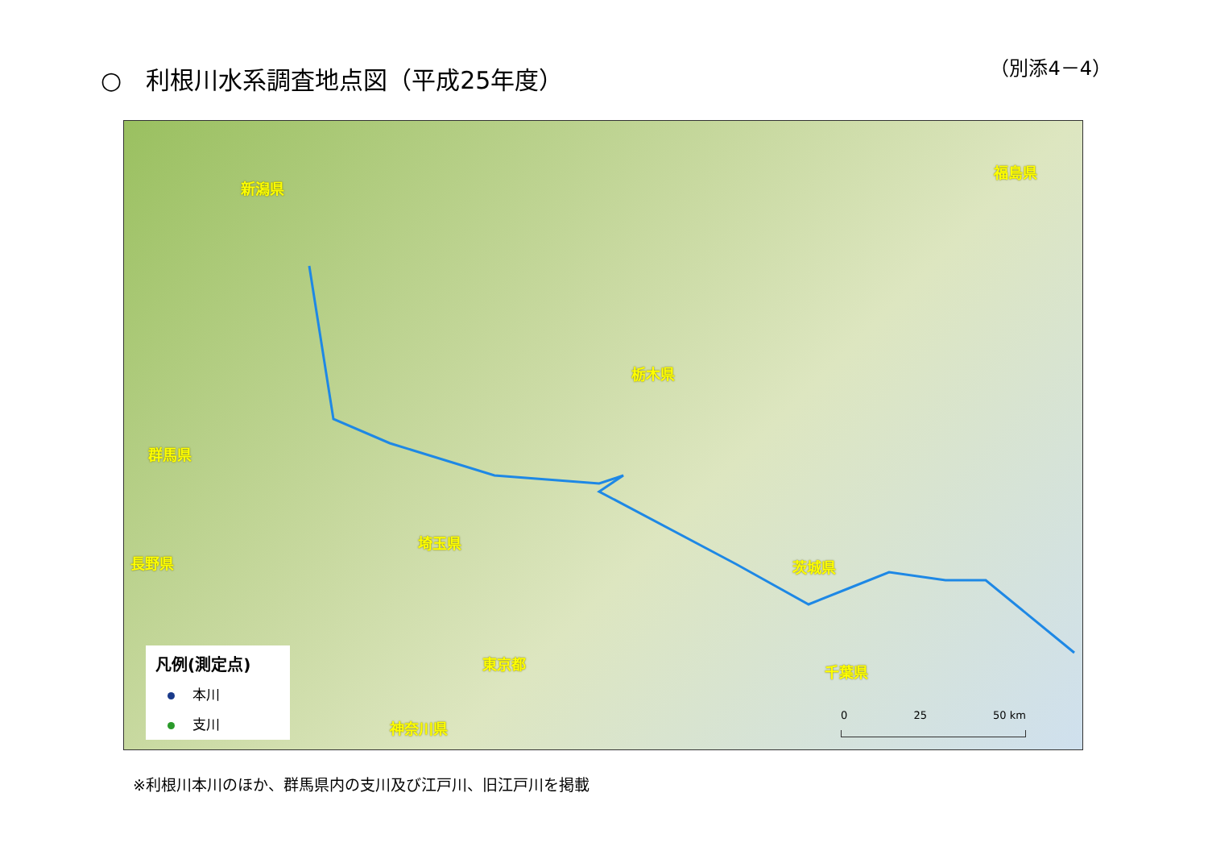○　利根川水系調査地点図（平成25年度）
（別添4－4）
新潟県
福島県
栃木県
群馬県
茨城県
埼玉県
長野県
東京都 千葉県
神奈川県
凡例(測定点)
本川
支川
0 　　　　　　25 　　　　　　50 km
※利根川本川のほか、群馬県内の支川及び江戸川、旧江戸川を掲載